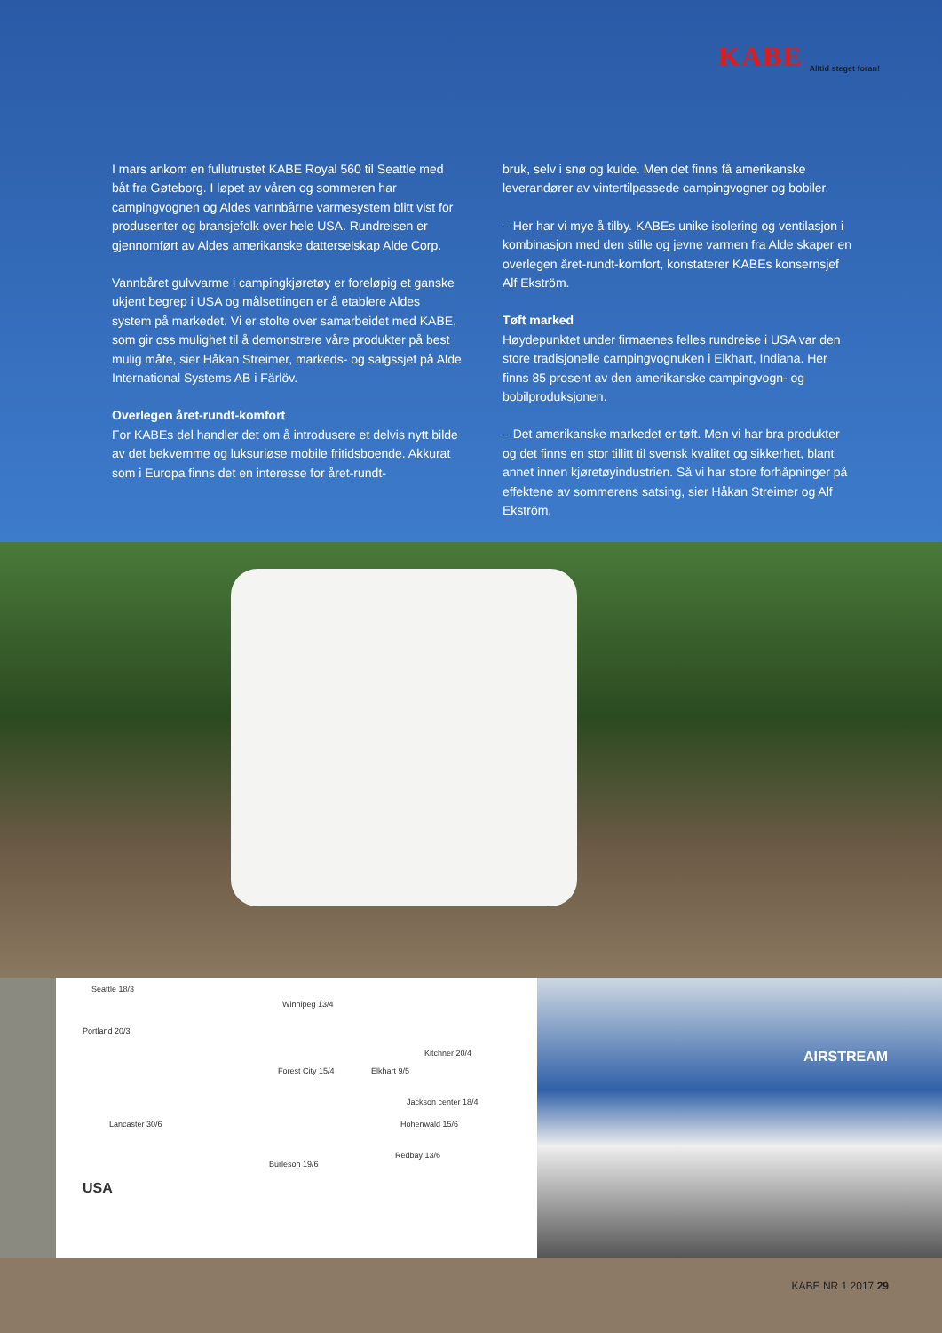KABE Alltid steget foran!
I mars ankom en fullutrustet KABE Royal 560 til Seattle med båt fra Gøteborg. I løpet av våren og sommeren har campingvognen og Aldes vannbårne varmesystem blitt vist for produsenter og bransjefolk over hele USA. Rundreisen er gjennomført av Aldes amerikanske datterselskap Alde Corp.
Vannbåret gulvvarme i campingkjøretøy er foreløpig et ganske ukjent begrep i USA og målsettingen er å etablere Aldes system på markedet. Vi er stolte over samarbeidet med KABE, som gir oss mulighet til å demonstrere våre produkter på best mulig måte, sier Håkan Streimer, markeds- og salgssjef på Alde International Systems AB i Färlöv.
Overlegen året-rundt-komfort
For KABEs del handler det om å introdusere et delvis nytt bilde av det bekvemme og luksuriøse mobile fritidsboende. Akkurat som i Europa finns det en interesse for året-rundt-
bruk, selv i snø og kulde. Men det finns få amerikanske leverandører av vintertilpassede campingvogner og bobiler.
– Her har vi mye å tilby. KABEs unike isolering og ventilasjon i kombinasjon med den stille og jevne varmen fra Alde skaper en overlegen året-rundt-komfort, konstaterer KABEs konsernsjef Alf Ekström.
Tøft marked
Høydepunktet under firmaenes felles rundreise i USA var den store tradisjonelle campingvognuken i Elkhart, Indiana. Her finns 85 prosent av den amerikanske campingvogn- og bobilproduksjonen.
– Det amerikanske markedet er tøft. Men vi har bra produkter og det finns en stor tillitt til svensk kvalitet og sikkerhet, blant annet innen kjøretøyindustrien. Så vi har store forhåpninger på effektene av sommerens satsing, sier Håkan Streimer og Alf Ekström.
Seattle 18/3
Winnipeg 13/4
Portland 20/3
Kitchner 20/4
Forest City 15/4 Elkhart 9/5
Jackson center 18/4
Lancaster 30/6 Hohenwald 15/6
Burleson 19/6
Redbay 13/6
USA
AIRSTREAM
KABE NR 1 2017 29